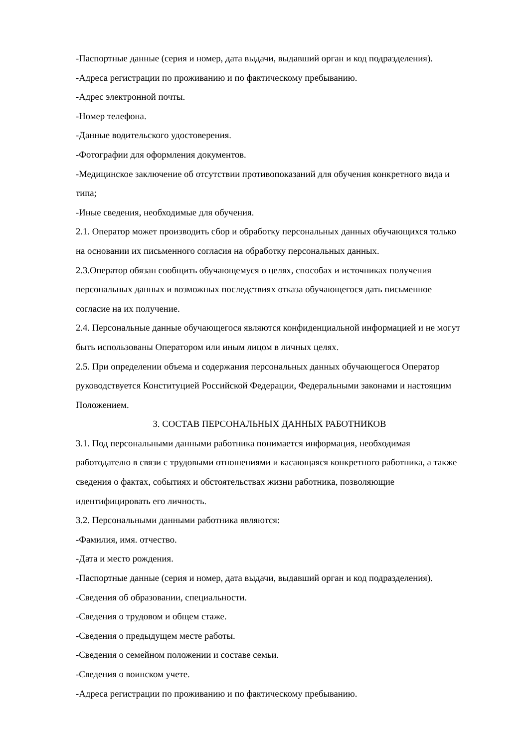-Паспортные данные (серия и номер, дата выдачи, выдавший орган и код подразделения).
-Адреса регистрации по проживанию и по фактическому пребыванию.
-Адрес электронной почты.
-Номер телефона.
-Данные водительского удостоверения.
-Фотографии для оформления документов.
-Медицинское заключение об отсутствии противопоказаний для обучения конкретного вида и типа;
-Иные сведения, необходимые для обучения.
2.1. Оператор может производить сбор и обработку персональных данных обучающихся только на основании их письменного согласия на обработку персональных данных.
2.3.Оператор обязан сообщить обучающемуся о целях, способах и источниках получения персональных данных и возможных последствиях отказа обучающегося дать письменное согласие на их получение.
2.4. Персональные данные обучающегося являются конфиденциальной информацией и не могут быть использованы Оператором или иным лицом в личных целях.
2.5. При определении объема и содержания персональных данных обучающегося Оператор руководствуется Конституцией Российской Федерации, Федеральными законами и настоящим Положением.
3. СОСТАВ ПЕРСОНАЛЬНЫХ ДАННЫХ РАБОТНИКОВ
3.1. Под персональными данными работника понимается информация, необходимая работодателю в связи с трудовыми отношениями и касающаяся конкретного работника, а также сведения о фактах, событиях и обстоятельствах жизни работника, позволяющие идентифицировать его личность.
3.2. Персональными данными работника являются:
-Фамилия, имя. отчество.
-Дата и место рождения.
-Паспортные данные (серия и номер, дата выдачи, выдавший орган и код подразделения).
-Сведения об образовании, специальности.
-Сведения о трудовом и общем стаже.
-Сведения о предыдущем месте работы.
-Сведения о семейном положении и составе семьи.
-Сведения о воинском учете.
-Адреса регистрации по проживанию и по фактическому пребыванию.